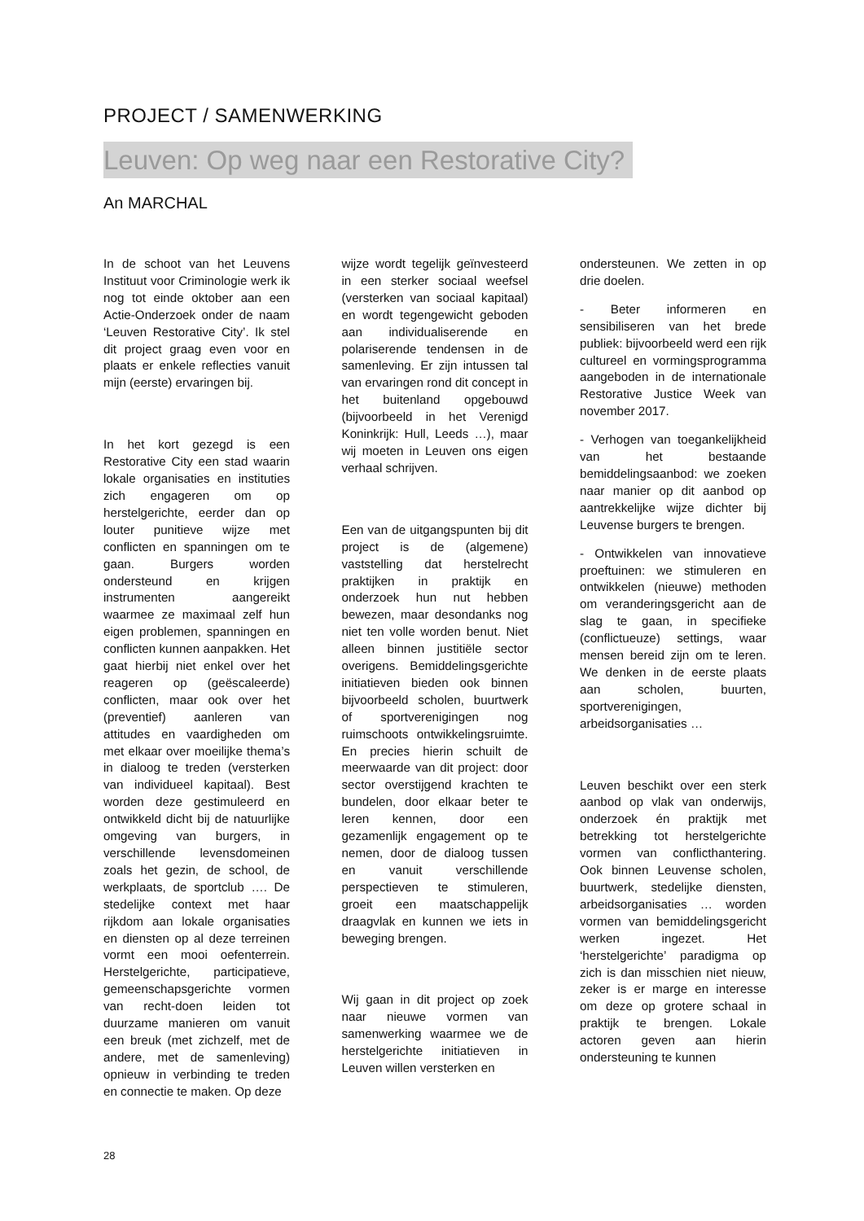PROJECT / SAMENWERKING
Leuven: Op weg naar een Restorative City?
An MARCHAL
In de schoot van het Leuvens Instituut voor Criminologie werk ik nog tot einde oktober aan een Actie-Onderzoek onder de naam ‘Leuven Restorative City’. Ik stel dit project graag even voor en plaats er enkele reflecties vanuit mijn (eerste) ervaringen bij.
In het kort gezegd is een Restorative City een stad waarin lokale organisaties en instituties zich engageren om op herstelgerichte, eerder dan op louter punitieve wijze met conflicten en spanningen om te gaan. Burgers worden ondersteund en krijgen instrumenten aangereikt waarmee ze maximaal zelf hun eigen problemen, spanningen en conflicten kunnen aanpakken. Het gaat hierbij niet enkel over het reageren op (geëscaleerde) conflicten, maar ook over het (preventief) aanleren van attitudes en vaardigheden om met elkaar over moeilijke thema’s in dialoog te treden (versterken van individueel kapitaal). Best worden deze gestimuleerd en ontwikkeld dicht bij de natuurlijke omgeving van burgers, in verschillende levensdomeinen zoals het gezin, de school, de werkplaats, de sportclub …. De stedelijke context met haar rijkdom aan lokale organisaties en diensten op al deze terreinen vormt een mooi oefenterrein. Herstelgerichte, participatieve, gemeenschapsgerichte vormen van recht-doen leiden tot duurzame manieren om vanuit een breuk (met zichzelf, met de andere, met de samenleving) opnieuw in verbinding te treden en connectie te maken. Op deze
wijze wordt tegelijk geïnvesteerd in een sterker sociaal weefsel (versterken van sociaal kapitaal) en wordt tegengewicht geboden aan individualiserende en polariserende tendensen in de samenleving. Er zijn intussen tal van ervaringen rond dit concept in het buitenland opgebouwd (bijvoorbeeld in het Verenigd Koninkrijk: Hull, Leeds …), maar wij moeten in Leuven ons eigen verhaal schrijven.
Een van de uitgangspunten bij dit project is de (algemene) vaststelling dat herstelrecht praktijken in praktijk en onderzoek hun nut hebben bewezen, maar desondanks nog niet ten volle worden benut. Niet alleen binnen justitiële sector overigens. Bemiddelingsgerichte initiatieven bieden ook binnen bijvoorbeeld scholen, buurtwerk of sportverenigingen nog ruimschoots ontwikkelingsruimte. En precies hierin schuilt de meerwaarde van dit project: door sector overstijgend krachten te bundelen, door elkaar beter te leren kennen, door een gezamenlijk engagement op te nemen, door de dialoog tussen en vanuit verschillende perspectieven te stimuleren, groeit een maatschappelijk draagvlak en kunnen we iets in beweging brengen.
Wij gaan in dit project op zoek naar nieuwe vormen van samenwerking waarmee we de herstelgerichte initiatieven in Leuven willen versterken en
ondersteunen. We zetten in op drie doelen.
- Beter informeren en sensibiliseren van het brede publiek: bijvoorbeeld werd een rijk cultureel en vormingsprogramma aangeboden in de internationale Restorative Justice Week van november 2017.
- Verhogen van toegankelijkheid van het bestaande bemiddelingsaanbod: we zoeken naar manier op dit aanbod op aantrekkelijke wijze dichter bij Leuvense burgers te brengen.
- Ontwikkelen van innovatieve proeftuinen: we stimuleren en ontwikkelen (nieuwe) methoden om veranderingsgericht aan de slag te gaan, in specifieke (conflictueuze) settings, waar mensen bereid zijn om te leren. We denken in de eerste plaats aan scholen, buurten, sportverenigingen, arbeidsorganisaties …
Leuven beschikt over een sterk aanbod op vlak van onderwijs, onderzoek én praktijk met betrekking tot herstelgerichte vormen van conflicthantering. Ook binnen Leuvense scholen, buurtwerk, stedelijke diensten, arbeidsorganisaties … worden vormen van bemiddelingsgericht werken ingezet. Het ‘herstelgerichte’ paradigma op zich is dan misschien niet nieuw, zeker is er marge en interesse om deze op grotere schaal in praktijk te brengen. Lokale actoren geven aan hierin ondersteuning te kunnen
28